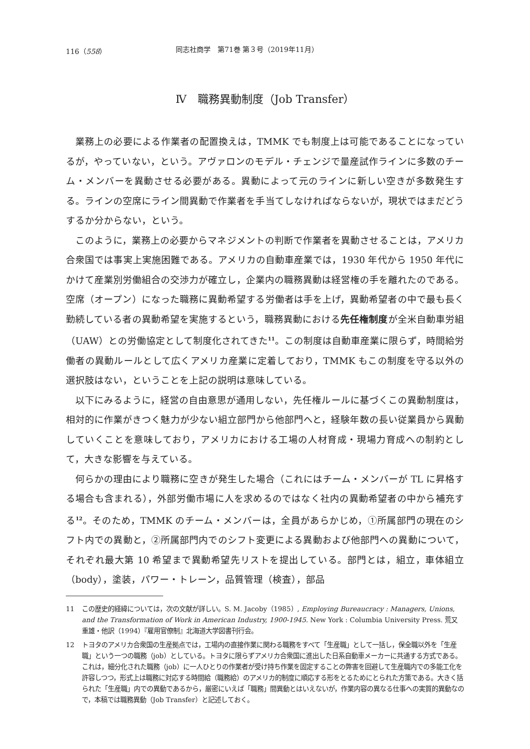116（558） 同志社商学　第71巻 第３号（2019年11月）
Ⅳ　職務異動制度（Job Transfer）
業務上の必要による作業者の配置換えは，TMMK でも制度上は可能であることになっているが，やっていない，という。アヴァロンのモデル・チェンジで量産試作ラインに多数のチーム・メンバーを異動させる必要がある。異動によって元のラインに新しい空きが多数発生する。ラインの空席にライン間異動で作業者を手当てしなければならないが，現状ではまだどうするか分からない，という。
このように，業務上の必要からマネジメントの判断で作業者を異動させることは，アメリカ合衆国では事実上実施困難である。アメリカの自動車産業では，1930 年代から 1950 年代にかけて産業別労働組合の交渉力が確立し，企業内の職務異動は経営権の手を離れたのである。空席（オープン）になった職務に異動希望する労働者は手を上げ，異動希望者の中で最も長く勤続している者の異動希望を実施するという，職務異動における先任権制度が全米自動車労組（UAW）との労働協定として制度化されてきた<sup>11</sup>。この制度は自動車産業に限らず，時間給労働者の異動ルールとして広くアメリカ産業に定着しており，TMMK もこの制度を守る以外の選択肢はない，ということを上記の説明は意味している。
以下にみるように，経営の自由意思が通用しない，先任権ルールに基づくこの異動制度は，相対的に作業がきつく魅力が少ない組立部門から他部門へと，経験年数の長い従業員から異動していくことを意味しており，アメリカにおける工場の人材育成・現場力育成への制約として，大きな影響を与えている。
何らかの理由により職務に空きが発生した場合（これにはチーム・メンバーが TL に昇格する場合も含まれる），外部労働市場に人を求めるのではなく社内の異動希望者の中から補充する<sup>12</sup>。そのため，TMMK のチーム・メンバーは，全員があらかじめ，①所属部門の現在のシフト内での異動と，②所属部門内でのシフト変更による異動および他部門への異動について，それぞれ最大第 10 希望まで異動希望先リストを提出している。部門とは，組立，車体組立（body），塗装，パワー・トレーン，品質管理（検査），部品
11 この歴史的経緯については，次の文献が詳しい。S. M. Jacoby（1985）, Employing Bureaucracy : Managers, Unions, and the Transformation of Work in American Industry, 1900-1945. New York : Columbia University Press. 荒又重雄・他訳（1994）『雇用官僚制』北海道大学図書刊行会。
12 トヨタのアメリカ合衆国の生産拠点では，工場内の直接作業に関わる職務をすべて「生産職」として一括し，保全職以外を「生産職」という一つの職務（job）としている。トヨタに限らずアメリカ合衆国に進出した日系自動車メーカーに共通する方式である。これは，細分化された職務（job）に一人ひとりの作業者が受け持ち作業を固定することの弊害を回避して生産職内での多能工化を許容しつつ，形式上は職務に対応する時間給（職務給）のアメリカ的制度に順応する形をとるためにとられた方策である。大きく括られた「生産職」内での異動であるから，厳密にいえば「職務」間異動とはいえないが，作業内容の異なる仕事への実質的異動なので，本稿では職務異動（Job Transfer）と記述しておく。